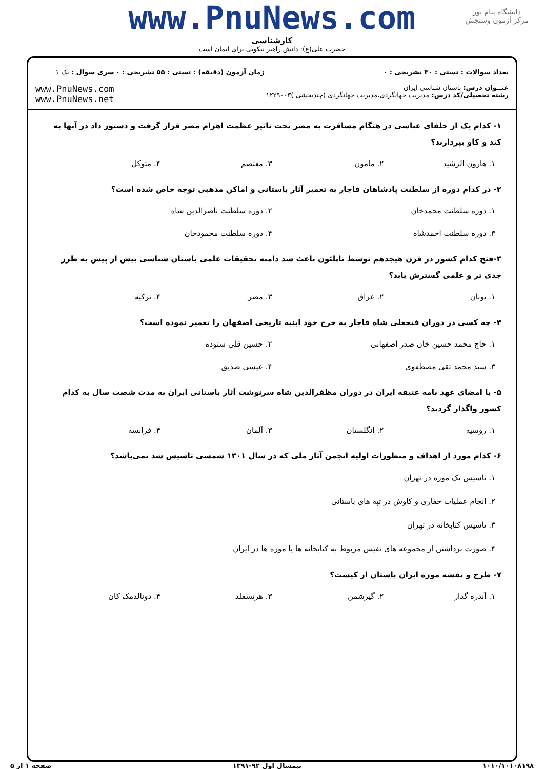www.PnuNews.com
دانشگاه پیام نور
مرکز آزمون وسنجش
کارشناسی
حضرت علی(ع): دانش راهبر نیکویی برای ایمان است
تعداد سوالات : تستی : ۳۰ تشریحی : ۰
عنــوان درس: باستان شناسی ایران
رشته تحصیلی/کد درس: مدیریت جهانگردی،مدیریت جهانگردی (چندبخشی )۱۲۲۹۰۰۳
زمان آزمون (دقیقه) : تستی : ۵۵ تشریحی : ۰
سری سوال : یک ۱
www.PnuNews.com
www.PnuNews.net
۱- کدام یک از خلفای عباسی در هنگام مسافرت به مصر تحت تاثیر عظمت اهرام مصر قرار گرفت و دستور داد در آنها به کند و کاو بپردازند؟
۱. هارون الرشید ۲. مامون ۳. معتصم ۴. متوکل
۲- در کدام دوره از سلطنت پادشاهان قاجار به تعمیر آثار باستانی و اماکن مذهبی توجه خاص شده است؟
۱. دوره سلطنت محمدخان ۲. دوره سلطنت ناصرالدین شاه
۳. دوره سلطنت احمدشاه ۴. دوره سلطنت محمودخان
۳-فتح کدام کشور در قرن هیجدهم توسط ناپلئون باعث شد دامنه تحقیقات علمی باستان شناسی بیش از پیش به طرز جدی تر و علمی گسترش یابد؟
۱. یونان ۲. عراق ۳. مصر ۴. ترکیه
۴- چه کسی در دوران فتحعلی شاه قاجار به خرج خود ابنیه تاریخی اصفهان را تعمیر نموده است؟
۱. حاج محمد حسین خان صدر اصفهانی
۲. حسین قلی ستوده
۳. سید محمد تقی مصطفوی ۴. عیسی صدیق
۵- با امضای عهد نامه عتیقه ایران در دوران مظفرالدین شاه سرنوشت آثار باستانی ایران به مدت شصت سال به کدام کشور واگذار گردید؟
۱. روسیه ۲. انگلستان ۳. آلمان ۴. فرانسه
۶- کدام مورد از اهداف و منظورات اولیه انجمن آثار ملی که در سال ۱۳۰۱ شمسی تاسیس شد نمی‌باشد؟
۱. تاسیس یک موزه در تهران
۲. انجام عملیات حفاری و کاوش در تپه های باستانی
۳. تاسیس کتابخانه در تهران
۴. صورت برداشتن از مجموعه های نفیس مربوط به کتابخانه ها یا موزه ها در ایران
۷- طرح و نقشه موزه ایران باستان از کیست؟
۱. آندره گدار ۲. گیرشمن ۳. هرتسفلد ۴. دونالدمک کان
۱۰۱۰/۱۰۱۰۸۱۹۸ نیمسال اول ۹۲-۱۳۹۱ صفحه ۱ از ۵